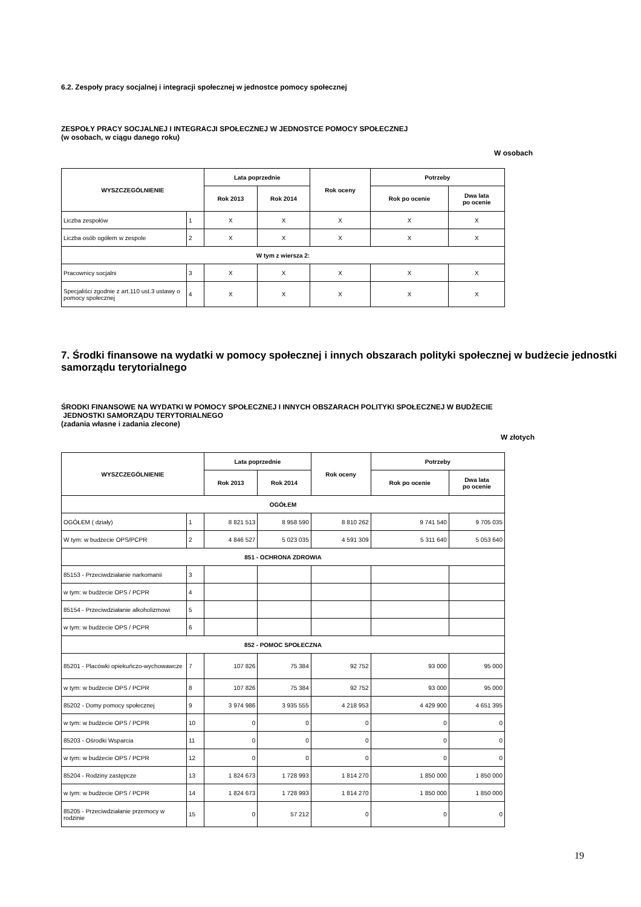6.2. Zespoły pracy socjalnej i integracji społecznej w jednostce pomocy społecznej
ZESPOŁY PRACY SOCJALNEJ I INTEGRACJI SPOŁECZNEJ W JEDNOSTCE POMOCY SPOŁECZNEJ
(w osobach, w ciągu danego roku)
W osobach
| WYSZCZEGÓLNIENIE | | Lata poprzednie | | Rok oceny | Potrzeby | |
| --- | --- | --- | --- | --- | --- | --- |
| | | Rok 2013 | Rok 2014 | | Rok po ocenie | Dwa lata po ocenie |
| Liczba zespołów | 1 | X | X | X | X | X |
| Liczba osób ogółem w zespole | 2 | X | X | X | X | X |
| W tym z wiersza 2: | | | | | | |
| Pracownicy socjalni | 3 | X | X | X | X | X |
| Specjaliści zgodnie z art.110 ust.3 ustawy o pomocy społecznej | 4 | X | X | X | X | X |
7. Środki finansowe na wydatki w pomocy społecznej i innych obszarach polityki społecznej w budżecie jednostki samorządu terytorialnego
ŚRODKI FINANSOWE NA WYDATKI W POMOCY SPOŁECZNEJ I INNYCH OBSZARACH POLITYKI SPOŁECZNEJ W BUDŻECIE
JEDNOSTKI SAMORZĄDU TERYTORIALNEGO
(zadania własne i zadania zlecone)
W złotych
| WYSZCZEGÓLNIENIE | | Lata poprzednie | | Rok oceny | Potrzeby | |
| --- | --- | --- | --- | --- | --- | --- |
| | | Rok 2013 | Rok 2014 | | Rok po ocenie | Dwa lata po ocenie |
| OGÓŁEM | | | | | | |
| OGÓŁEM ( działy) | 1 | 8 821 513 | 8 958 590 | 8 810 262 | 9 741 540 | 9 705 035 |
| W tym: w budżecie OPS/PCPR | 2 | 4 846 527 | 5 023 035 | 4 591 309 | 5 311 640 | 5 053 640 |
| 851 - OCHRONA ZDROWIA | | | | | | |
| 85153 - Przeciwdziałanie narkomanii | 3 | | | | | |
| w tym: w budżecie OPS / PCPR | 4 | | | | | |
| 85154 - Przeciwdziałanie alkoholizmowi | 5 | | | | | |
| w tym: w budżecie OPS / PCPR | 6 | | | | | |
| 852 - POMOC SPOŁECZNA | | | | | | |
| 85201 - Placówki opiekuńczo-wychowawcze | 7 | 107 826 | 75 384 | 92 752 | 93 000 | 95 000 |
| w tym: w budżecie OPS / PCPR | 8 | 107 826 | 75 384 | 92 752 | 93 000 | 95 000 |
| 85202 - Domy pomocy społecznej | 9 | 3 974 986 | 3 935 555 | 4 218 953 | 4 429 900 | 4 651 395 |
| w tym: w budżecie OPS / PCPR | 10 | 0 | 0 | 0 | 0 | 0 |
| 85203 - Ośrodki Wsparcia | 11 | 0 | 0 | 0 | 0 | 0 |
| w tym: w budżecie OPS / PCPR | 12 | 0 | 0 | 0 | 0 | 0 |
| 85204 - Rodziny zastępcze | 13 | 1 824 673 | 1 728 993 | 1 814 270 | 1 850 000 | 1 850 000 |
| w tym: w budżecie OPS / PCPR | 14 | 1 824 673 | 1 728 993 | 1 814 270 | 1 850 000 | 1 850 000 |
| 85205 - Przeciwdziałanie przemocy w rodzinie | 15 | 0 | 57 212 | 0 | 0 | 0 |
19